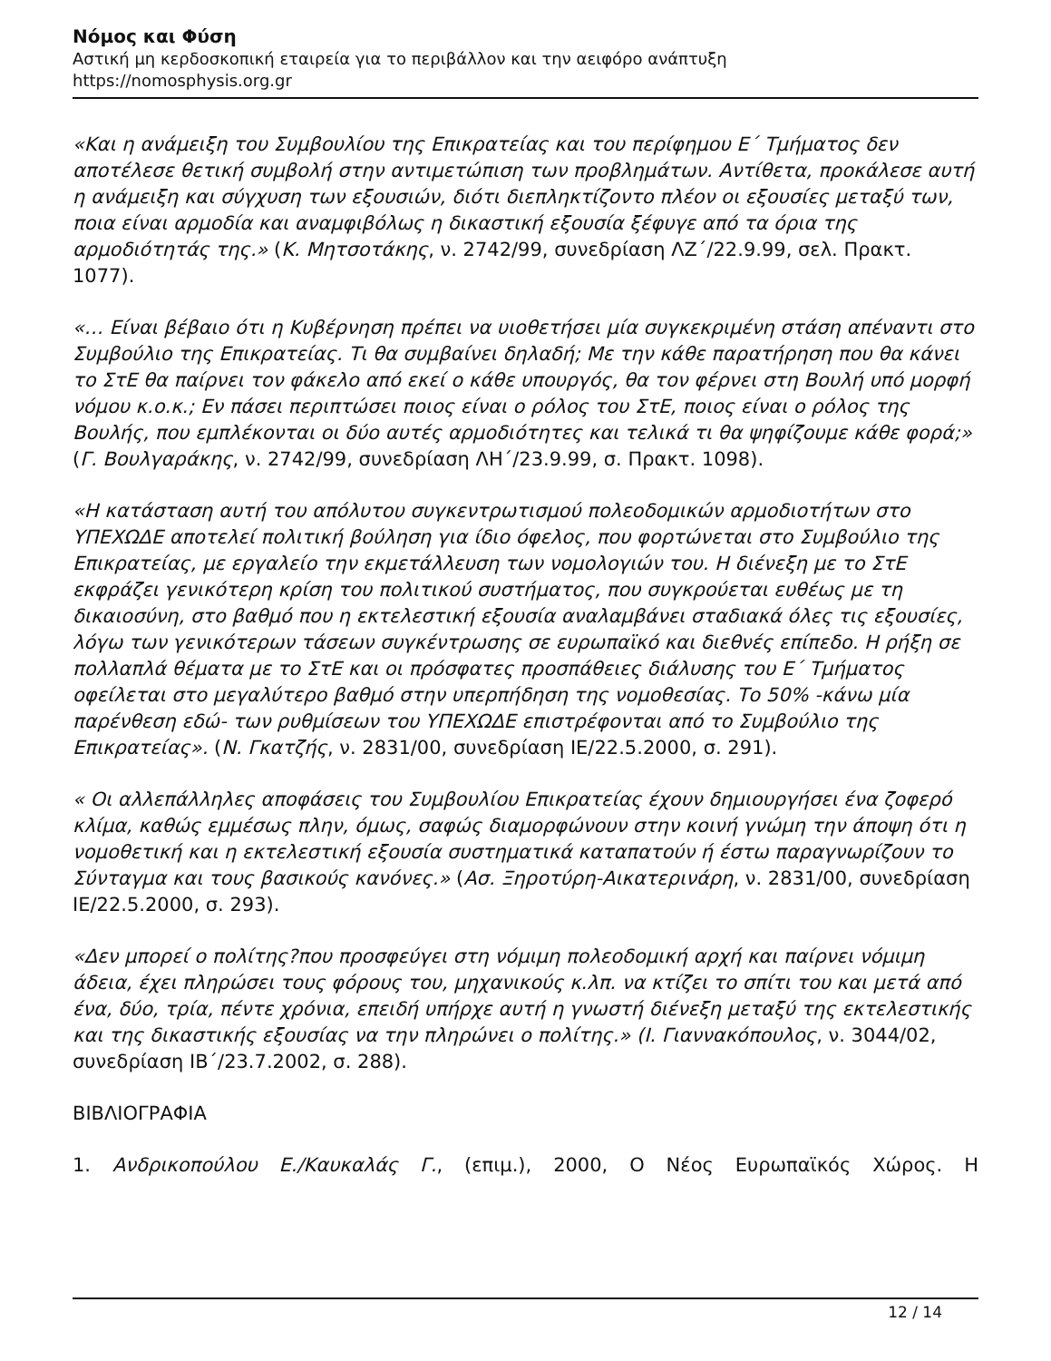Νόμος και Φύση
Αστική μη κερδοσκοπική εταιρεία για το περιβάλλον και την αειφόρο ανάπτυξη
https://nomosphysis.org.gr
«Και η ανάμειξη του Συμβουλίου της Επικρατείας και του περίφημου Ε΄ Τμήματος δεν αποτέλεσε θετική συμβολή στην αντιμετώπιση των προβλημάτων. Αντίθετα, προκάλεσε αυτή η ανάμειξη και σύγχυση των εξουσιών, διότι διεπληκτίζοντο πλέον οι εξουσίες μεταξύ των, ποια είναι αρμοδία και αναμφιβόλως η δικαστική εξουσία ξέφυγε από τα όρια της αρμοδιότητάς της.» (Κ. Μητσοτάκης, ν. 2742/99, συνεδρίαση ΛΖ΄/22.9.99, σελ. Πρακτ. 1077).
«… Είναι βέβαιο ότι η Κυβέρνηση πρέπει να υιοθετήσει μία συγκεκριμένη στάση απέναντι στο Συμβούλιο της Επικρατείας. Τι θα συμβαίνει δηλαδή; Με την κάθε παρατήρηση που θα κάνει το ΣτΕ θα παίρνει τον φάκελο από εκεί ο κάθε υπουργός, θα τον φέρνει στη Βουλή υπό μορφή νόμου κ.ο.κ.; Εν πάσει περιπτώσει ποιος είναι ο ρόλος του ΣτΕ, ποιος είναι ο ρόλος της Βουλής, που εμπλέκονται οι δύο αυτές αρμοδιότητες και τελικά τι θα ψηφίζουμε κάθε φορά;» (Γ. Βουλγαράκης, ν. 2742/99, συνεδρίαση ΛΗ΄/23.9.99, σ. Πρακτ. 1098).
«Η κατάσταση αυτή του απόλυτου συγκεντρωτισμού πολεοδομικών αρμοδιοτήτων στο ΥΠΕΧΩΔΕ αποτελεί πολιτική βούληση για ίδιο όφελος, που φορτώνεται στο Συμβούλιο της Επικρατείας, με εργαλείο την εκμετάλλευση των νομολογιών του. Η διένεξη με το ΣτΕ εκφράζει γενικότερη κρίση του πολιτικού συστήματος, που συγκρούεται ευθέως με τη δικαιοσύνη, στο βαθμό που η εκτελεστική εξουσία αναλαμβάνει σταδιακά όλες τις εξουσίες, λόγω των γενικότερων τάσεων συγκέντρωσης σε ευρωπαϊκό και διεθνές επίπεδο. Η ρήξη σε πολλαπλά θέματα με το ΣτΕ και οι πρόσφατες προσπάθειες διάλυσης του Ε΄ Τμήματος οφείλεται στο μεγαλύτερο βαθμό στην υπερπήδηση της νομοθεσίας. Το 50% -κάνω μία παρένθεση εδώ- των ρυθμίσεων του ΥΠΕΧΩΔΕ επιστρέφονται από το Συμβούλιο της Επικρατείας». (Ν. Γκατζής, ν. 2831/00, συνεδρίαση ΙΕ/22.5.2000, σ. 291).
« Οι αλλεπάλληλες αποφάσεις του Συμβουλίου Επικρατείας έχουν δημιουργήσει ένα ζοφερό κλίμα, καθώς εμμέσως πλην, όμως, σαφώς διαμορφώνουν στην κοινή γνώμη την άποψη ότι η νομοθετική και η εκτελεστική εξουσία συστηματικά καταπατούν ή έστω παραγνωρίζουν το Σύνταγμα και τους βασικούς κανόνες.» (Ασ. Ξηροτύρη-Αικατερινάρη, ν. 2831/00, συνεδρίαση ΙΕ/22.5.2000, σ. 293).
«Δεν μπορεί ο πολίτης?που προσφεύγει στη νόμιμη πολεοδομική αρχή και παίρνει νόμιμη άδεια, έχει πληρώσει τους φόρους του, μηχανικούς κ.λπ. να κτίζει το σπίτι του και μετά από ένα, δύο, τρία, πέντε χρόνια, επειδή υπήρχε αυτή η γνωστή διένεξη μεταξύ της εκτελεστικής και της δικαστικής εξουσίας να την πληρώνει ο πολίτης.» (Ι. Γιαννακόπουλος, ν. 3044/02, συνεδρίαση ΙΒ΄/23.7.2002, σ. 288).
ΒΙΒΛΙΟΓΡΑΦΙΑ
1. Ανδρικοπούλου Ε./Καυκαλάς Γ., (επιμ.), 2000, Ο Νέος Ευρωπαϊκός Χώρος. Η
12 / 14